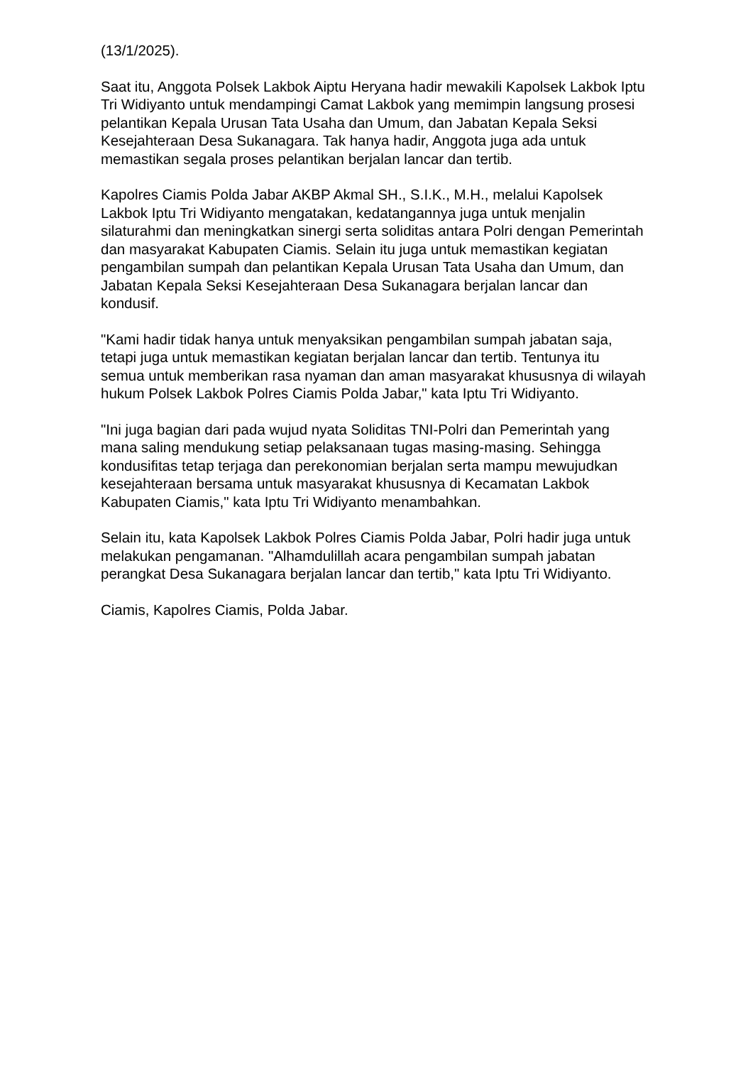(13/1/2025).
Saat itu, Anggota Polsek Lakbok Aiptu Heryana hadir mewakili Kapolsek Lakbok Iptu Tri Widiyanto untuk mendampingi Camat Lakbok yang memimpin langsung prosesi pelantikan Kepala Urusan Tata Usaha dan Umum, dan Jabatan Kepala Seksi Kesejahteraan Desa Sukanagara. Tak hanya hadir, Anggota juga ada untuk memastikan segala proses pelantikan berjalan lancar dan tertib.
Kapolres Ciamis Polda Jabar AKBP Akmal SH., S.I.K., M.H., melalui Kapolsek Lakbok Iptu Tri Widiyanto mengatakan, kedatangannya juga untuk menjalin silaturahmi dan meningkatkan sinergi serta soliditas antara Polri dengan Pemerintah dan masyarakat Kabupaten Ciamis. Selain itu juga untuk memastikan kegiatan pengambilan sumpah dan pelantikan Kepala Urusan Tata Usaha dan Umum, dan Jabatan Kepala Seksi Kesejahteraan Desa Sukanagara berjalan lancar dan kondusif.
"Kami hadir tidak hanya untuk menyaksikan pengambilan sumpah jabatan saja, tetapi juga untuk memastikan kegiatan berjalan lancar dan tertib. Tentunya itu semua untuk memberikan rasa nyaman dan aman masyarakat khususnya di wilayah hukum Polsek Lakbok Polres Ciamis Polda Jabar," kata Iptu Tri Widiyanto.
"Ini juga bagian dari pada wujud nyata Soliditas TNI-Polri dan Pemerintah yang mana saling mendukung setiap pelaksanaan tugas masing-masing. Sehingga kondusifitas tetap terjaga dan perekonomian berjalan serta mampu mewujudkan kesejahteraan bersama untuk masyarakat khususnya di Kecamatan Lakbok Kabupaten Ciamis," kata Iptu Tri Widiyanto menambahkan.
Selain itu, kata Kapolsek Lakbok Polres Ciamis Polda Jabar, Polri hadir juga untuk melakukan pengamanan. "Alhamdulillah acara pengambilan sumpah jabatan perangkat Desa Sukanagara berjalan lancar dan tertib," kata Iptu Tri Widiyanto.
Ciamis, Kapolres Ciamis, Polda Jabar.